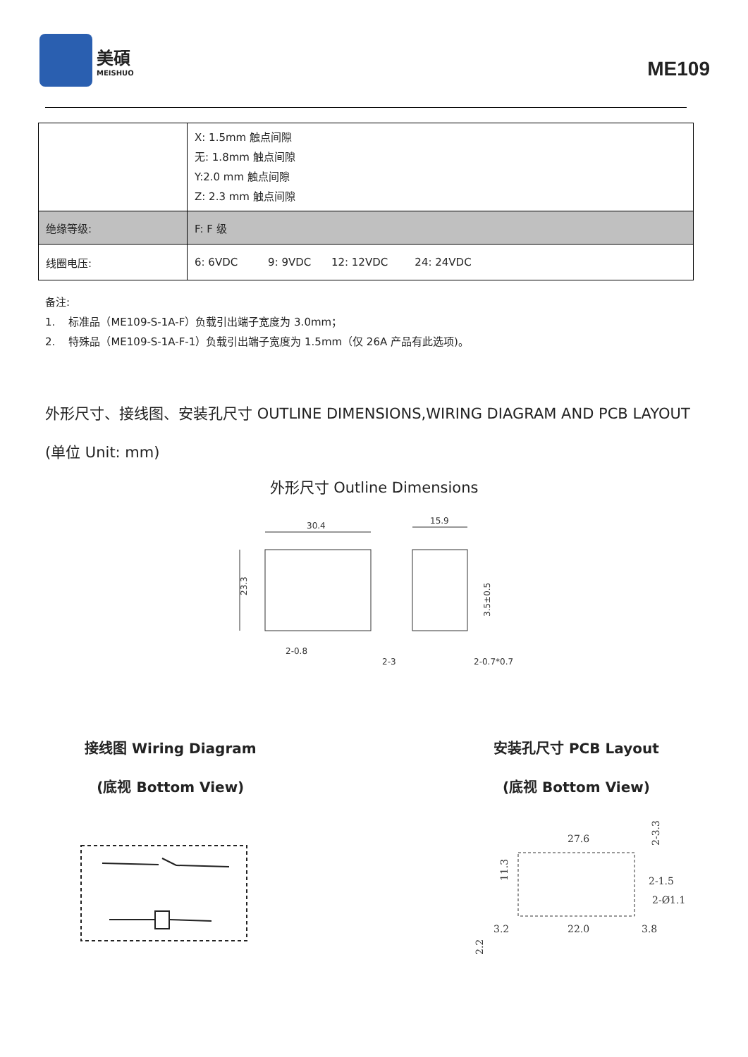美碩
MEISHUO
ME109
| | X: 1.5mm 触点间隙 无: 1.8mm 触点间隙 Y:2.0 mm 触点间隙 Z: 2.3 mm 触点间隙 |
| 绝缘等级: | F: F 级 |
| 线圈电压: | 6: 6VDC 9: 9VDC 12: 12VDC 24: 24VDC |
备注:
1. 标准品（ME109-S-1A-F）负载引出端子宽度为 3.0mm；
2. 特殊品（ME109-S-1A-F-1）负载引出端子宽度为 1.5mm（仅 26A 产品有此选项)。
外形尺寸、接线图、安装孔尺寸 OUTLINE DIMENSIONS,WIRING DIAGRAM AND PCB LAYOUT (单位 Unit: mm)
外形尺寸 Outline Dimensions
30.4
15.9
23.3
3.5±0.5
2-0.8
2-3
2-0.7*0.7
接线图 Wiring Diagram
(底视 Bottom View)
安装孔尺寸 PCB Layout
(底视 Bottom View)
27.6
2-1.5
2-Ø1.1
3.2
22.0
3.8
11.3
2.2
2-3.3